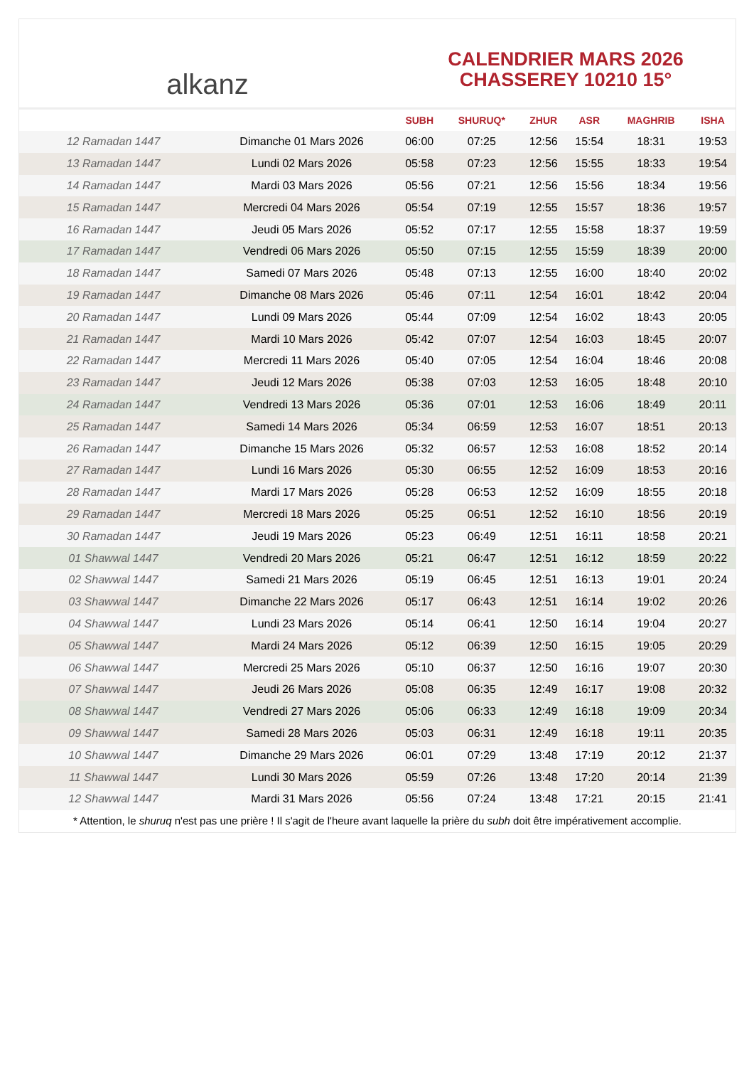alkanz
CALENDRIER MARS 2026
CHASSEREY 10210 15°
| | | SUBH | SHURUQ* | ZHUR | ASR | MAGHRIB | ISHA |
| --- | --- | --- | --- | --- | --- | --- | --- |
| 12 Ramadan 1447 | Dimanche 01 Mars 2026 | 06:00 | 07:25 | 12:56 | 15:54 | 18:31 | 19:53 |
| 13 Ramadan 1447 | Lundi 02 Mars 2026 | 05:58 | 07:23 | 12:56 | 15:55 | 18:33 | 19:54 |
| 14 Ramadan 1447 | Mardi 03 Mars 2026 | 05:56 | 07:21 | 12:56 | 15:56 | 18:34 | 19:56 |
| 15 Ramadan 1447 | Mercredi 04 Mars 2026 | 05:54 | 07:19 | 12:55 | 15:57 | 18:36 | 19:57 |
| 16 Ramadan 1447 | Jeudi 05 Mars 2026 | 05:52 | 07:17 | 12:55 | 15:58 | 18:37 | 19:59 |
| 17 Ramadan 1447 | Vendredi 06 Mars 2026 | 05:50 | 07:15 | 12:55 | 15:59 | 18:39 | 20:00 |
| 18 Ramadan 1447 | Samedi 07 Mars 2026 | 05:48 | 07:13 | 12:55 | 16:00 | 18:40 | 20:02 |
| 19 Ramadan 1447 | Dimanche 08 Mars 2026 | 05:46 | 07:11 | 12:54 | 16:01 | 18:42 | 20:04 |
| 20 Ramadan 1447 | Lundi 09 Mars 2026 | 05:44 | 07:09 | 12:54 | 16:02 | 18:43 | 20:05 |
| 21 Ramadan 1447 | Mardi 10 Mars 2026 | 05:42 | 07:07 | 12:54 | 16:03 | 18:45 | 20:07 |
| 22 Ramadan 1447 | Mercredi 11 Mars 2026 | 05:40 | 07:05 | 12:54 | 16:04 | 18:46 | 20:08 |
| 23 Ramadan 1447 | Jeudi 12 Mars 2026 | 05:38 | 07:03 | 12:53 | 16:05 | 18:48 | 20:10 |
| 24 Ramadan 1447 | Vendredi 13 Mars 2026 | 05:36 | 07:01 | 12:53 | 16:06 | 18:49 | 20:11 |
| 25 Ramadan 1447 | Samedi 14 Mars 2026 | 05:34 | 06:59 | 12:53 | 16:07 | 18:51 | 20:13 |
| 26 Ramadan 1447 | Dimanche 15 Mars 2026 | 05:32 | 06:57 | 12:53 | 16:08 | 18:52 | 20:14 |
| 27 Ramadan 1447 | Lundi 16 Mars 2026 | 05:30 | 06:55 | 12:52 | 16:09 | 18:53 | 20:16 |
| 28 Ramadan 1447 | Mardi 17 Mars 2026 | 05:28 | 06:53 | 12:52 | 16:09 | 18:55 | 20:18 |
| 29 Ramadan 1447 | Mercredi 18 Mars 2026 | 05:25 | 06:51 | 12:52 | 16:10 | 18:56 | 20:19 |
| 30 Ramadan 1447 | Jeudi 19 Mars 2026 | 05:23 | 06:49 | 12:51 | 16:11 | 18:58 | 20:21 |
| 01 Shawwal 1447 | Vendredi 20 Mars 2026 | 05:21 | 06:47 | 12:51 | 16:12 | 18:59 | 20:22 |
| 02 Shawwal 1447 | Samedi 21 Mars 2026 | 05:19 | 06:45 | 12:51 | 16:13 | 19:01 | 20:24 |
| 03 Shawwal 1447 | Dimanche 22 Mars 2026 | 05:17 | 06:43 | 12:51 | 16:14 | 19:02 | 20:26 |
| 04 Shawwal 1447 | Lundi 23 Mars 2026 | 05:14 | 06:41 | 12:50 | 16:14 | 19:04 | 20:27 |
| 05 Shawwal 1447 | Mardi 24 Mars 2026 | 05:12 | 06:39 | 12:50 | 16:15 | 19:05 | 20:29 |
| 06 Shawwal 1447 | Mercredi 25 Mars 2026 | 05:10 | 06:37 | 12:50 | 16:16 | 19:07 | 20:30 |
| 07 Shawwal 1447 | Jeudi 26 Mars 2026 | 05:08 | 06:35 | 12:49 | 16:17 | 19:08 | 20:32 |
| 08 Shawwal 1447 | Vendredi 27 Mars 2026 | 05:06 | 06:33 | 12:49 | 16:18 | 19:09 | 20:34 |
| 09 Shawwal 1447 | Samedi 28 Mars 2026 | 05:03 | 06:31 | 12:49 | 16:18 | 19:11 | 20:35 |
| 10 Shawwal 1447 | Dimanche 29 Mars 2026 | 06:01 | 07:29 | 13:48 | 17:19 | 20:12 | 21:37 |
| 11 Shawwal 1447 | Lundi 30 Mars 2026 | 05:59 | 07:26 | 13:48 | 17:20 | 20:14 | 21:39 |
| 12 Shawwal 1447 | Mardi 31 Mars 2026 | 05:56 | 07:24 | 13:48 | 17:21 | 20:15 | 21:41 |
* Attention, le shuruq n'est pas une prière ! Il s'agit de l'heure avant laquelle la prière du subh doit être impérativement accomplie.